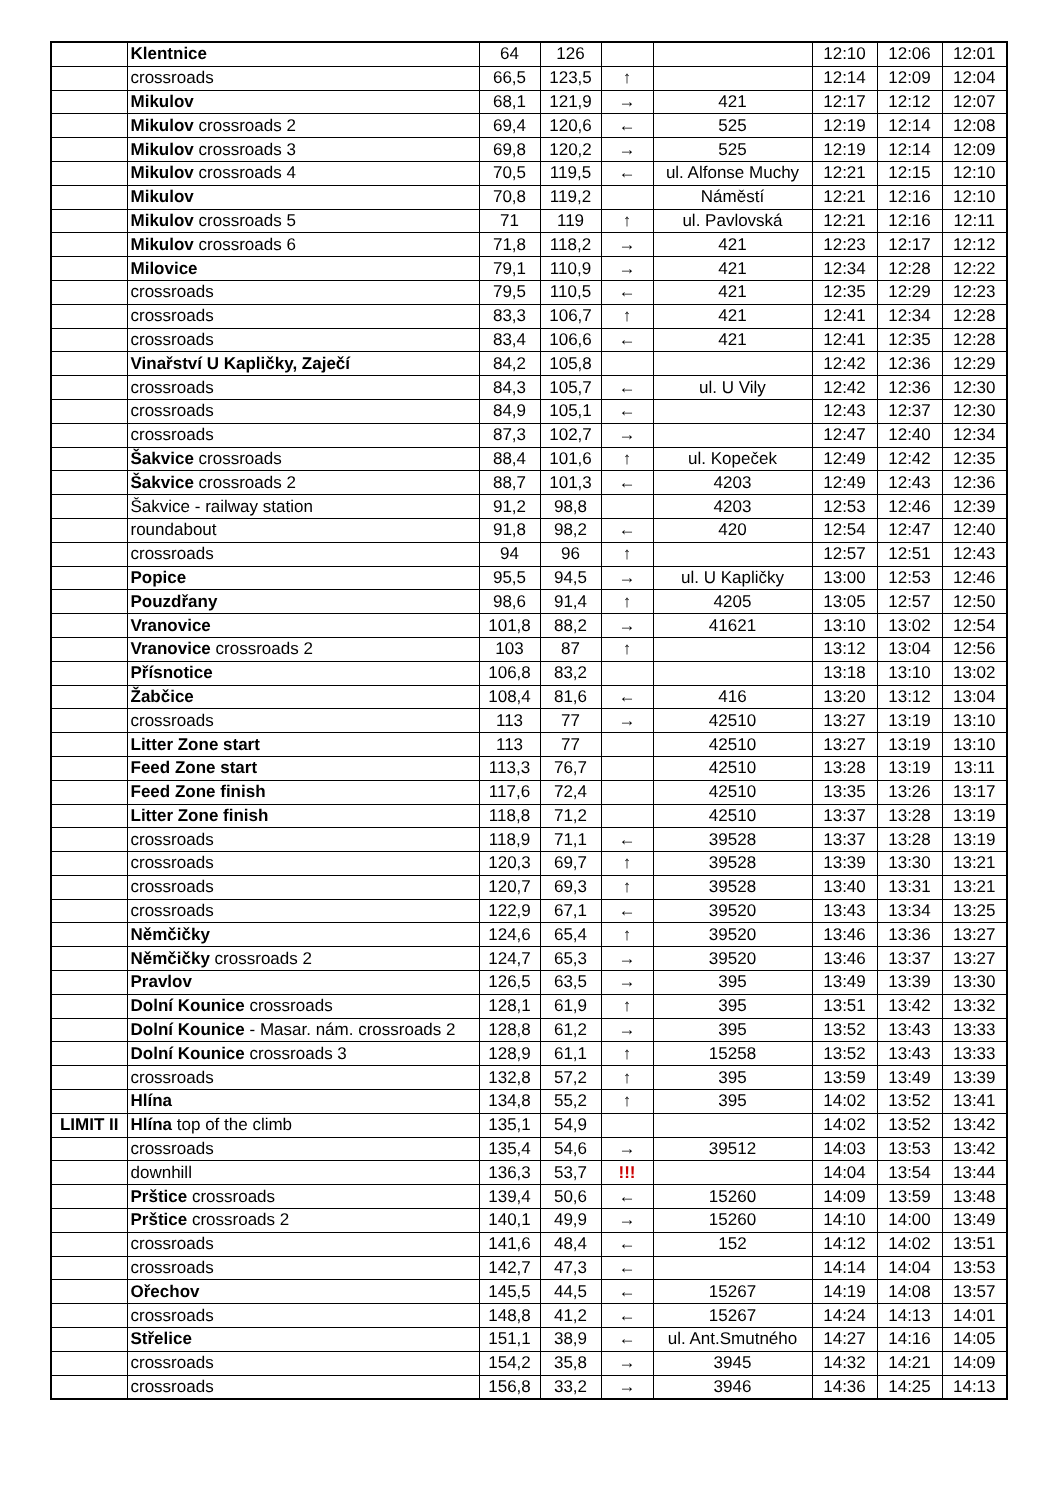| | Klentnice | 64 | 126 | | | 12:10 | 12:06 | 12:01 |
| | crossroads | 66,5 | 123,5 | ↑ | | 12:14 | 12:09 | 12:04 |
| | Mikulov | 68,1 | 121,9 | → | 421 | 12:17 | 12:12 | 12:07 |
| | Mikulov crossroads 2 | 69,4 | 120,6 | ← | 525 | 12:19 | 12:14 | 12:08 |
| | Mikulov crossroads 3 | 69,8 | 120,2 | → | 525 | 12:19 | 12:14 | 12:09 |
| | Mikulov crossroads 4 | 70,5 | 119,5 | ← | ul. Alfonse Muchy | 12:21 | 12:15 | 12:10 |
| | Mikulov | 70,8 | 119,2 | | Náměstí | 12:21 | 12:16 | 12:10 |
| | Mikulov crossroads 5 | 71 | 119 | ↑ | ul. Pavlovská | 12:21 | 12:16 | 12:11 |
| | Mikulov crossroads 6 | 71,8 | 118,2 | → | 421 | 12:23 | 12:17 | 12:12 |
| | Milovice | 79,1 | 110,9 | → | 421 | 12:34 | 12:28 | 12:22 |
| | crossroads | 79,5 | 110,5 | ← | 421 | 12:35 | 12:29 | 12:23 |
| | crossroads | 83,3 | 106,7 | ↑ | 421 | 12:41 | 12:34 | 12:28 |
| | crossroads | 83,4 | 106,6 | ← | 421 | 12:41 | 12:35 | 12:28 |
| | Vinařství U Kapličky, Zaječí | 84,2 | 105,8 | | | 12:42 | 12:36 | 12:29 |
| | crossroads | 84,3 | 105,7 | ← | ul. U Vily | 12:42 | 12:36 | 12:30 |
| | crossroads | 84,9 | 105,1 | ← | | 12:43 | 12:37 | 12:30 |
| | crossroads | 87,3 | 102,7 | → | | 12:47 | 12:40 | 12:34 |
| | Šakvice crossroads | 88,4 | 101,6 | ↑ | ul. Kopeček | 12:49 | 12:42 | 12:35 |
| | Šakvice crossroads 2 | 88,7 | 101,3 | ← | 4203 | 12:49 | 12:43 | 12:36 |
| | Šakvice - railway station | 91,2 | 98,8 | | 4203 | 12:53 | 12:46 | 12:39 |
| | roundabout | 91,8 | 98,2 | ← | 420 | 12:54 | 12:47 | 12:40 |
| | crossroads | 94 | 96 | ↑ | | 12:57 | 12:51 | 12:43 |
| | Popice | 95,5 | 94,5 | → | ul. U Kapličky | 13:00 | 12:53 | 12:46 |
| | Pouzdřany | 98,6 | 91,4 | ↑ | 4205 | 13:05 | 12:57 | 12:50 |
| | Vranovice | 101,8 | 88,2 | → | 41621 | 13:10 | 13:02 | 12:54 |
| | Vranovice crossroads 2 | 103 | 87 | ↑ | | 13:12 | 13:04 | 12:56 |
| | Přísnotice | 106,8 | 83,2 | | | 13:18 | 13:10 | 13:02 |
| | Žabčice | 108,4 | 81,6 | ← | 416 | 13:20 | 13:12 | 13:04 |
| | crossroads | 113 | 77 | → | 42510 | 13:27 | 13:19 | 13:10 |
| | Litter Zone start | 113 | 77 | | 42510 | 13:27 | 13:19 | 13:10 |
| | Feed Zone start | 113,3 | 76,7 | | 42510 | 13:28 | 13:19 | 13:11 |
| | Feed Zone finish | 117,6 | 72,4 | | 42510 | 13:35 | 13:26 | 13:17 |
| | Litter Zone finish | 118,8 | 71,2 | | 42510 | 13:37 | 13:28 | 13:19 |
| | crossroads | 118,9 | 71,1 | ← | 39528 | 13:37 | 13:28 | 13:19 |
| | crossroads | 120,3 | 69,7 | ↑ | 39528 | 13:39 | 13:30 | 13:21 |
| | crossroads | 120,7 | 69,3 | ↑ | 39528 | 13:40 | 13:31 | 13:21 |
| | crossroads | 122,9 | 67,1 | ← | 39520 | 13:43 | 13:34 | 13:25 |
| | Němčičky | 124,6 | 65,4 | ↑ | 39520 | 13:46 | 13:36 | 13:27 |
| | Němčičky crossroads 2 | 124,7 | 65,3 | → | 39520 | 13:46 | 13:37 | 13:27 |
| | Pravlov | 126,5 | 63,5 | → | 395 | 13:49 | 13:39 | 13:30 |
| | Dolní Kounice crossroads | 128,1 | 61,9 | ↑ | 395 | 13:51 | 13:42 | 13:32 |
| | Dolní Kounice - Masar. nám. crossroads 2 | 128,8 | 61,2 | → | 395 | 13:52 | 13:43 | 13:33 |
| | Dolní Kounice crossroads 3 | 128,9 | 61,1 | ↑ | 15258 | 13:52 | 13:43 | 13:33 |
| | crossroads | 132,8 | 57,2 | ↑ | 395 | 13:59 | 13:49 | 13:39 |
| | Hlína | 134,8 | 55,2 | ↑ | 395 | 14:02 | 13:52 | 13:41 |
| LIMIT II | Hlína top of the climb | 135,1 | 54,9 | | | 14:02 | 13:52 | 13:42 |
| | crossroads | 135,4 | 54,6 | → | 39512 | 14:03 | 13:53 | 13:42 |
| | downhill | 136,3 | 53,7 | !!! | | 14:04 | 13:54 | 13:44 |
| | Prštice crossroads | 139,4 | 50,6 | ← | 15260 | 14:09 | 13:59 | 13:48 |
| | Prštice crossroads 2 | 140,1 | 49,9 | → | 15260 | 14:10 | 14:00 | 13:49 |
| | crossroads | 141,6 | 48,4 | ← | 152 | 14:12 | 14:02 | 13:51 |
| | crossroads | 142,7 | 47,3 | ← | | 14:14 | 14:04 | 13:53 |
| | Ořechov | 145,5 | 44,5 | ← | 15267 | 14:19 | 14:08 | 13:57 |
| | crossroads | 148,8 | 41,2 | ← | 15267 | 14:24 | 14:13 | 14:01 |
| | Střelice | 151,1 | 38,9 | ← | ul. Ant.Smutného | 14:27 | 14:16 | 14:05 |
| | crossroads | 154,2 | 35,8 | → | 3945 | 14:32 | 14:21 | 14:09 |
| | crossroads | 156,8 | 33,2 | → | 3946 | 14:36 | 14:25 | 14:13 |